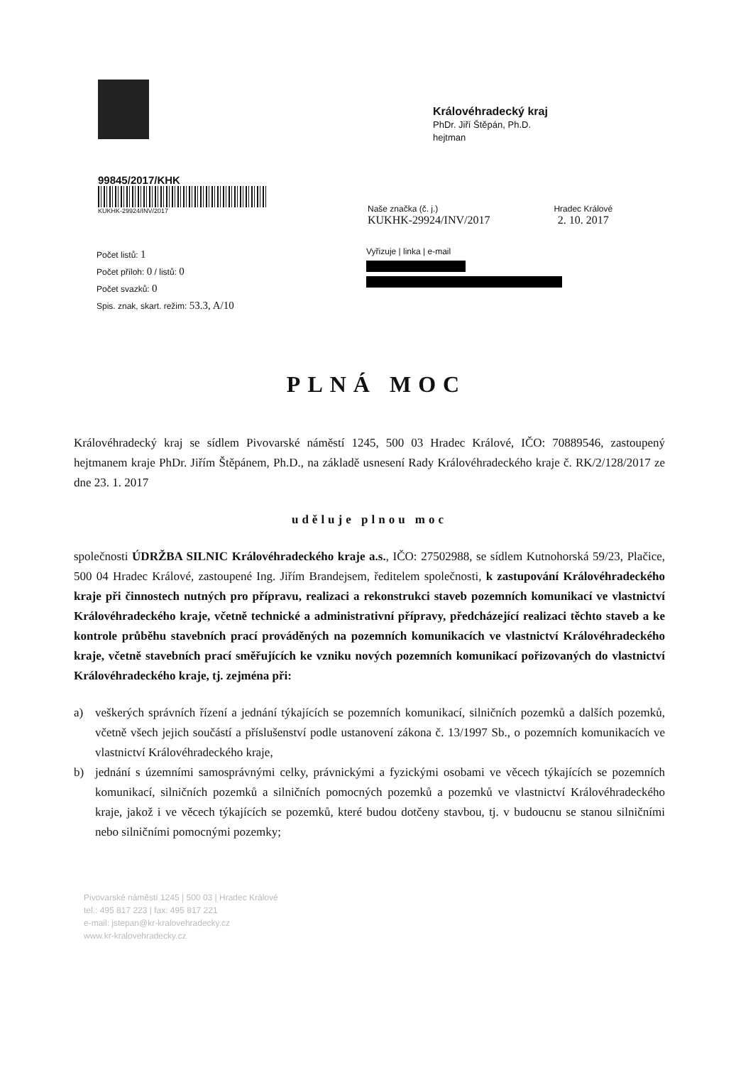Královéhradecký kraj
PhDr. Jiří Štěpán, Ph.D.
hejtman
99845/2017/KHK
KUKHK-29924/INV/2017
Naše značka (č. j.)
KUKHK-29924/INV/2017
Hradec Králové
2. 10. 2017
Počet listů: 1
Počet příloh: 0 / listů: 0
Počet svazků: 0
Spis. znak, skart. režim: 53.3, A/10
Vyřizuje | linka | e-mail
PLNÁ MOC
Královéhradecký kraj se sídlem Pivovarské náměstí 1245, 500 03 Hradec Králové, IČO: 70889546, zastoupený hejtmanem kraje PhDr. Jiřím Štěpánem, Ph.D., na základě usnesení Rady Královéhradeckého kraje č. RK/2/128/2017 ze dne 23. 1. 2017
uděluje plnou moc
společnosti ÚDRŽBA SILNIC Královéhradeckého kraje a.s., IČO: 27502988, se sídlem Kutnohorská 59/23, Plačice, 500 04 Hradec Králové, zastoupené Ing. Jiřím Brandejsem, ředitelem společnosti, k zastupování Královéhradeckého kraje při činnostech nutných pro přípravu, realizaci a rekonstrukci staveb pozemních komunikací ve vlastnictví Královéhradeckého kraje, včetně technické a administrativní přípravy, předcházející realizaci těchto staveb a ke kontrole průběhu stavebních prací prováděných na pozemních komunikacích ve vlastnictví Královéhradeckého kraje, včetně stavebních prací směřujících ke vzniku nových pozemních komunikací pořizovaných do vlastnictví Královéhradeckého kraje, tj. zejména při:
a) veškerých správních řízení a jednání týkajících se pozemních komunikací, silničních pozemků a dalších pozemků, včetně všech jejich součástí a příslušenství podle ustanovení zákona č. 13/1997 Sb., o pozemních komunikacích ve vlastnictví Královéhradeckého kraje,
b) jednání s územními samosprávnými celky, právnickými a fyzickými osobami ve věcech týkajících se pozemních komunikací, silničních pozemků a silničních pomocných pozemků a pozemků ve vlastnictví Královéhradeckého kraje, jakož i ve věcech týkajících se pozemků, které budou dotčeny stavbou, tj. v budoucnu se stanou silničními nebo silničními pomocnými pozemky;
Pivovarské náměstí 1245 | 500 03 | Hradec Králové
tel.: 495 817 223 | fax: 495 817 221
e-mail: jstepan@kr-kralovehradecky.cz
www.kr-kralovehradecky.cz